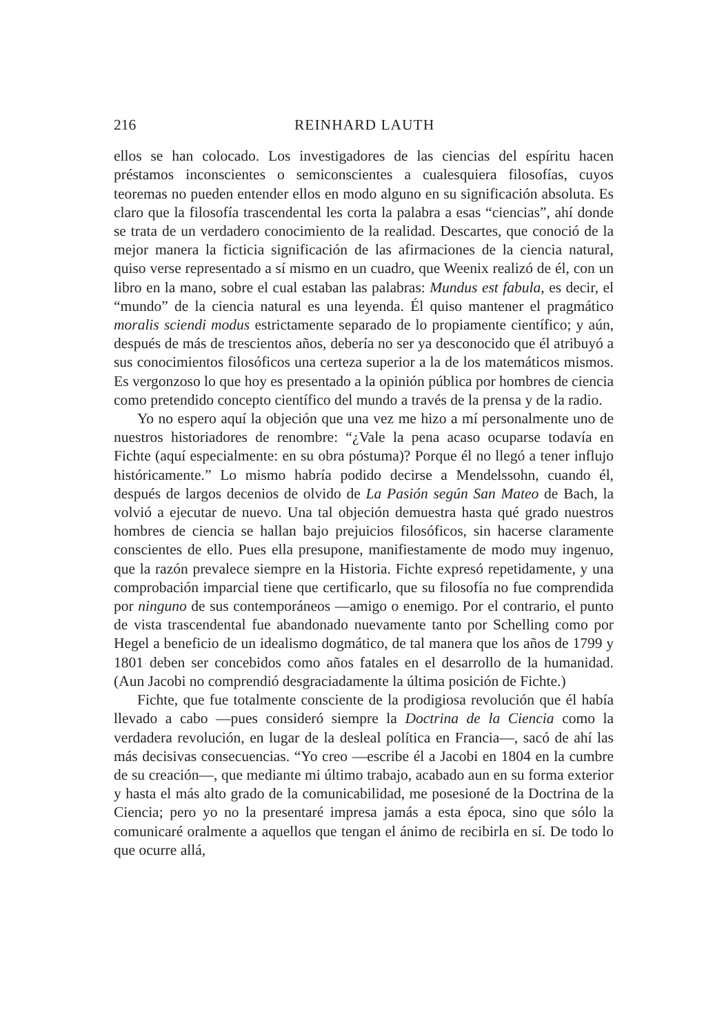216 REINHARD LAUTH
ellos se han colocado. Los investigadores de las ciencias del espíritu hacen préstamos inconscientes o semiconscientes a cualesquiera filosofías, cuyos teoremas no pueden entender ellos en modo alguno en su significación absoluta. Es claro que la filosofía trascendental les corta la palabra a esas “ciencias”, ahí donde se trata de un verdadero conocimiento de la realidad. Descartes, que conoció de la mejor manera la ficticia significación de las afirmaciones de la ciencia natural, quiso verse representado a sí mismo en un cuadro, que Weenix realizó de él, con un libro en la mano, sobre el cual estaban las palabras: Mundus est fabula, es decir, el “mundo” de la ciencia natural es una leyenda. Él quiso mantener el pragmático moralis sciendi modus estrictamente separado de lo propiamente científico; y aún, después de más de trescientos años, debería no ser ya desconocido que él atribuyó a sus conocimientos filosóficos una certeza superior a la de los matemáticos mismos. Es vergonzoso lo que hoy es presentado a la opinión pública por hombres de ciencia como pretendido concepto científico del mundo a través de la prensa y de la radio.
Yo no espero aquí la objeción que una vez me hizo a mí personalmente uno de nuestros historiadores de renombre: “¿Vale la pena acaso ocuparse todavía en Fichte (aquí especialmente: en su obra póstuma)? Porque él no llegó a tener influjo históricamente.” Lo mismo habría podido decirse a Mendelssohn, cuando él, después de largos decenios de olvido de La Pasión según San Mateo de Bach, la volvió a ejecutar de nuevo. Una tal objeción demuestra hasta qué grado nuestros hombres de ciencia se hallan bajo prejuicios filosóficos, sin hacerse claramente conscientes de ello. Pues ella presupone, manifiestamente de modo muy ingenuo, que la razón prevalece siempre en la Historia. Fichte expresó repetidamente, y una comprobación imparcial tiene que certificarlo, que su filosofía no fue comprendida por ninguno de sus contemporáneos —amigo o enemigo. Por el contrario, el punto de vista trascendental fue abandonado nuevamente tanto por Schelling como por Hegel a beneficio de un idealismo dogmático, de tal manera que los años de 1799 y 1801 deben ser concebidos como años fatales en el desarrollo de la humanidad. (Aun Jacobi no comprendió desgraciadamente la última posición de Fichte.)
Fichte, que fue totalmente consciente de la prodigiosa revolución que él había llevado a cabo —pues consideró siempre la Doctrina de la Ciencia como la verdadera revolución, en lugar de la desleal política en Francia—, sacó de ahí las más decisivas consecuencias. “Yo creo —escribe él a Jacobi en 1804 en la cumbre de su creación—, que mediante mi último trabajo, acabado aun en su forma exterior y hasta el más alto grado de la comunicabilidad, me posesioné de la Doctrina de la Ciencia; pero yo no la presentaré impresa jamás a esta época, sino que sólo la comunicaré oralmente a aquellos que tengan el ánimo de recibirla en sí. De todo lo que ocurre allá,